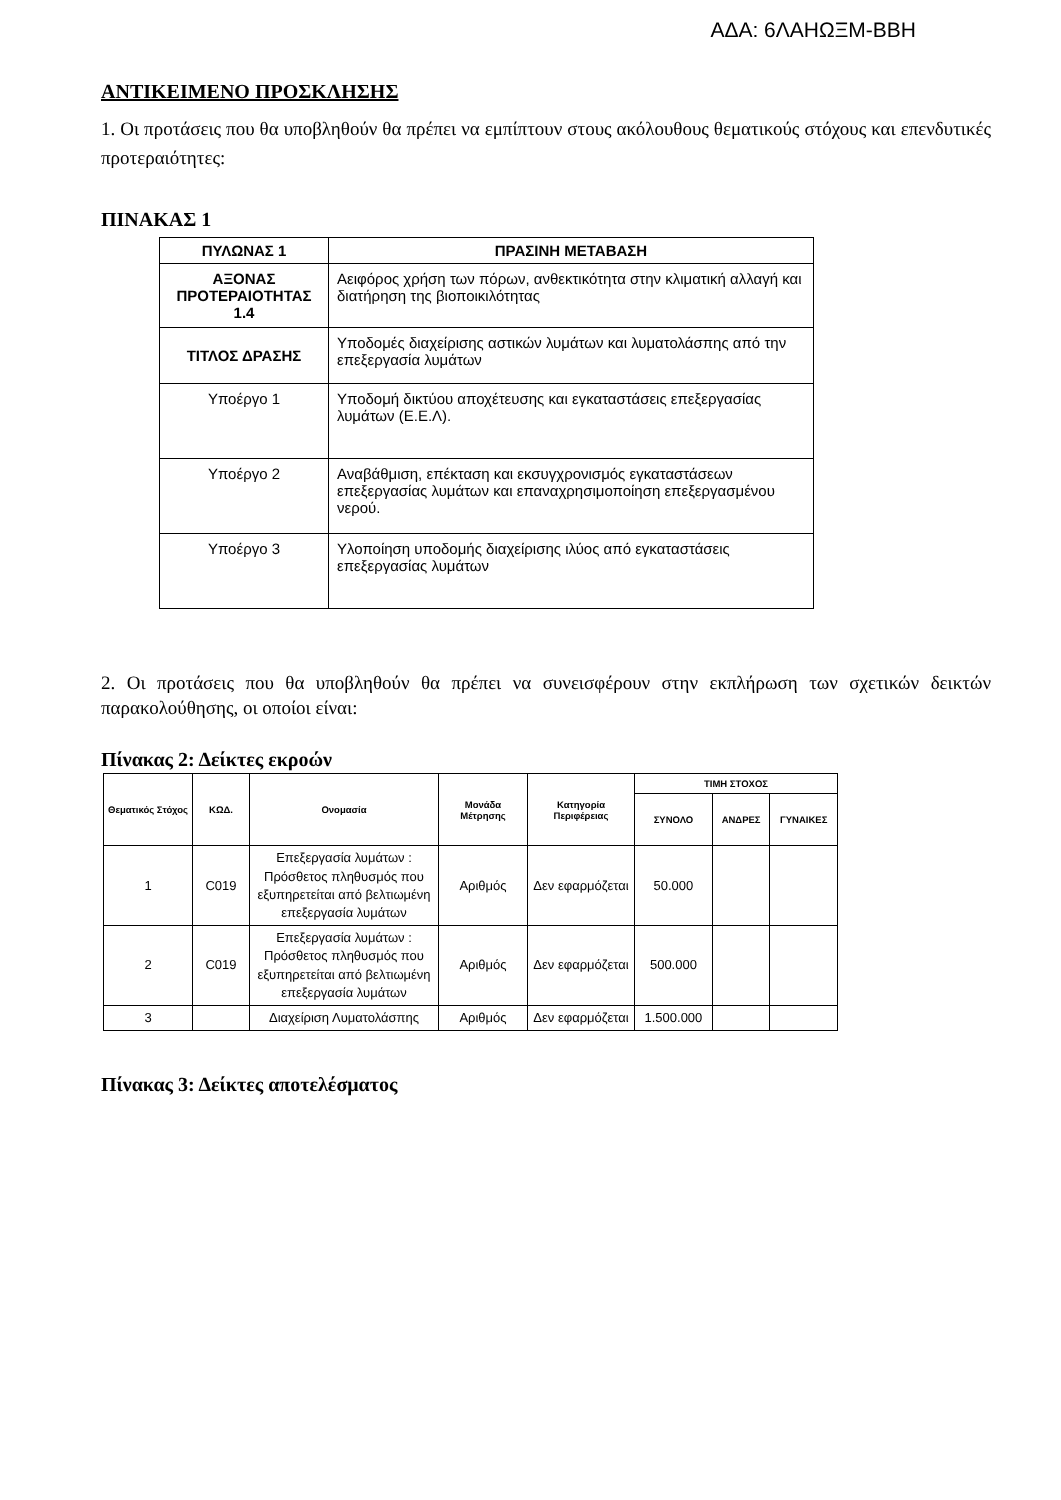ΑΔΑ: 6ΛΑΗΩΞΜ-ΒΒΗ
ΑΝΤΙΚΕΙΜΕΝΟ ΠΡΟΣΚΛΗΣΗΣ
1. Οι προτάσεις που θα υποβληθούν θα πρέπει να εμπίπτουν στους ακόλουθους θεματικούς στόχους και επενδυτικές προτεραιότητες:
ΠΙΝΑΚΑΣ 1
| ΠΥΛΩΝΑΣ 1 | ΠΡΑΣΙΝΗ ΜΕΤΑΒΑΣΗ |
| --- | --- |
| ΑΞΟΝΑΣ ΠΡΟΤΕΡΑΙΟΤΗΤΑΣ 1.4 | Αειφόρος χρήση των πόρων, ανθεκτικότητα στην κλιματική αλλαγή και διατήρηση της βιοποικιλότητας |
| ΤΙΤΛΟΣ ΔΡΑΣΗΣ | Υποδομές διαχείρισης αστικών λυμάτων και λυματολάσπης από την επεξεργασία λυμάτων |
| Υποέργο 1 | Υποδομή δικτύου αποχέτευσης και εγκαταστάσεις επεξεργασίας λυμάτων (Ε.Ε.Λ). |
| Υποέργο 2 | Αναβάθμιση, επέκταση και εκσυγχρονισμός εγκαταστάσεων επεξεργασίας λυμάτων και επαναχρησιμοποίηση επεξεργασμένου νερού. |
| Υποέργο 3 | Υλοποίηση υποδομής διαχείρισης ιλύος από εγκαταστάσεις επεξεργασίας λυμάτων |
2. Οι προτάσεις που θα υποβληθούν θα πρέπει να συνεισφέρουν στην εκπλήρωση των σχετικών δεικτών παρακολούθησης, οι οποίοι είναι:
Πίνακας 2: Δείκτες εκροών
| Θεματικός Στόχος | ΚΩΔ. | Ονομασία | Μονάδα Μέτρησης | Κατηγορία Περιφέρειας | ΤΙΜΗ ΣΤΟΧΟΣ | | |
| --- | --- | --- | --- | --- | --- | --- | --- |
| | | | | | ΣΥΝΟΛΟ | ΑΝΔΡΕΣ | ΓΥΝΑΙΚΕΣ |
| 1 | C019 | Επεξεργασία λυμάτων : Πρόσθετος πληθυσμός που εξυπηρετείται από βελτιωμένη επεξεργασία λυμάτων | Αριθμός | Δεν εφαρμόζεται | 50.000 | | |
| 2 | C019 | Επεξεργασία λυμάτων : Πρόσθετος πληθυσμός που εξυπηρετείται από βελτιωμένη επεξεργασία λυμάτων | Αριθμός | Δεν εφαρμόζεται | 500.000 | | |
| 3 | | Διαχείριση Λυματολάσπης | Αριθμός | Δεν εφαρμόζεται | 1.500.000 | | |
Πίνακας 3: Δείκτες αποτελέσματος